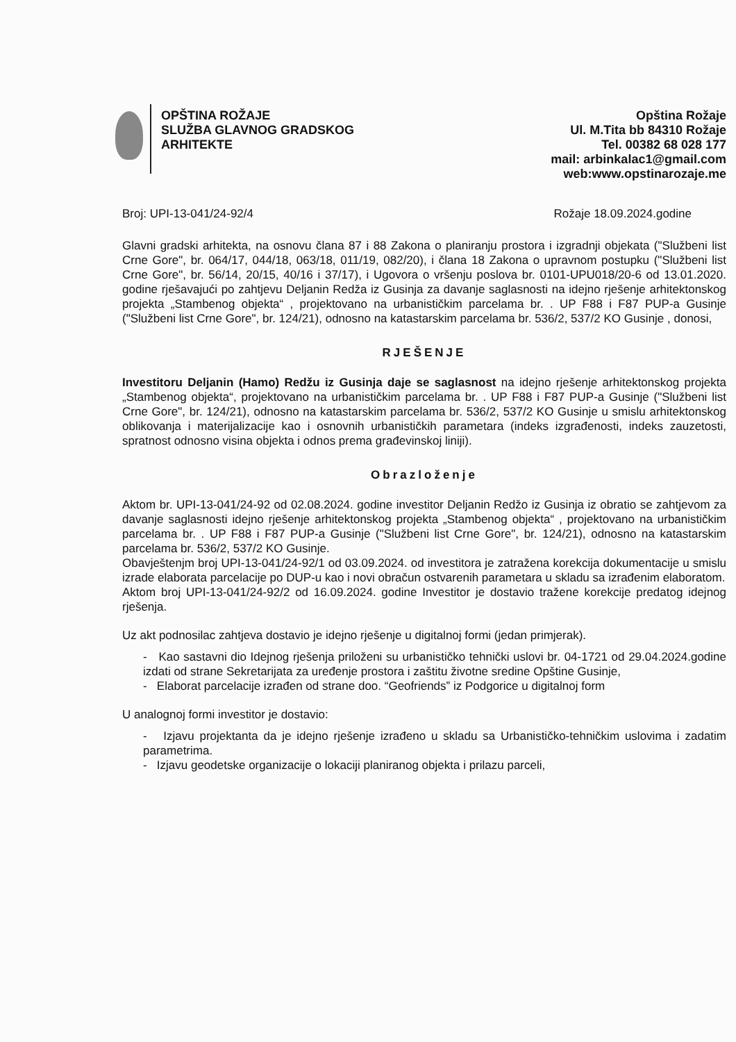OPŠTINA ROŽAJE
SLUŽBA GLAVNOG GRADSKOG
ARHITEKTE
Opština Rožaje
Ul. M.Tita bb 84310 Rožaje
Tel. 00382 68 028 177
mail: arbinkalac1@gmail.com
web:www.opstinarozaje.me
Broj: UPI-13-041/24-92/4 Rožaje 18.09.2024.godine
Glavni gradski arhitekta, na osnovu člana 87 i 88 Zakona o planiranju prostora i izgradnji objekata ("Službeni list Crne Gore", br. 064/17, 044/18, 063/18, 011/19, 082/20), i člana 18 Zakona o upravnom postupku ("Službeni list Crne Gore", br. 56/14, 20/15, 40/16 i 37/17), i Ugovora o vršenju poslova br. 0101-UPU018/20-6 od 13.01.2020. godine rješavajući po zahtjevu Deljanin Redža iz Gusinja za davanje saglasnosti na idejno rješenje arhitektonskog projekta „Stambenog objekta“ , projektovano na urbanističkim parcelama br. . UP F88 i F87 PUP-a Gusinje ("Službeni list Crne Gore", br. 124/21), odnosno na katastarskim parcelama br. 536/2, 537/2 KO Gusinje , donosi,
RJEŠENJE
Investitoru Deljanin (Hamo) Redžu iz Gusinja daje se saglasnost na idejno rješenje arhitektonskog projekta „Stambenog objekta“, projektovano na urbanističkim parcelama br. . UP F88 i F87 PUP-a Gusinje ("Službeni list Crne Gore", br. 124/21), odnosno na katastarskim parcelama br. 536/2, 537/2 KO Gusinje u smislu arhitektonskog oblikovanja i materijalizacije kao i osnovnih urbanističkih parametara (indeks izgrađenosti, indeks zauzetosti, spratnost odnosno visina objekta i odnos prema građevinskoj liniji).
Obrazloženje
Aktom br. UPI-13-041/24-92 od 02.08.2024. godine investitor Deljanin Redžo iz Gusinja iz obratio se zahtjevom za davanje saglasnosti idejno rješenje arhitektonskog projekta „Stambenog objekta“ , projektovano na urbanističkim parcelama br. . UP F88 i F87 PUP-a Gusinje ("Službeni list Crne Gore", br. 124/21), odnosno na katastarskim parcelama br. 536/2, 537/2 KO Gusinje.
Obavještenjm broj UPI-13-041/24-92/1 od 03.09.2024. od investitora je zatražena korekcija dokumentacije u smislu izrade elaborata parcelacije po DUP-u kao i novi obračun ostvarenih parametara u skladu sa izrađenim elaboratom.
Aktom broj UPI-13-041/24-92/2 od 16.09.2024. godine Investitor je dostavio tražene korekcije predatog idejnog rješenja.
Uz akt podnosilac zahtjeva dostavio je idejno rješenje u digitalnoj formi (jedan primjerak).
- Kao sastavni dio Idejnog rješenja priloženi su urbanističko tehnički uslovi br. 04-1721 od 29.04.2024.godine izdati od strane Sekretarijata za uređenje prostora i zaštitu životne sredine Opštine Gusinje,
- Elaborat parcelacije izrađen od strane doo. “Geofriends” iz Podgorice u digitalnoj form
U analognoj formi investitor je dostavio:
- Izjavu projektanta da je idejno rješenje izrađeno u skladu sa Urbanističko-tehničkim uslovima i zadatim parametrima.
- Izjavu geodetske organizacije o lokaciji planiranog objekta i prilazu parceli,